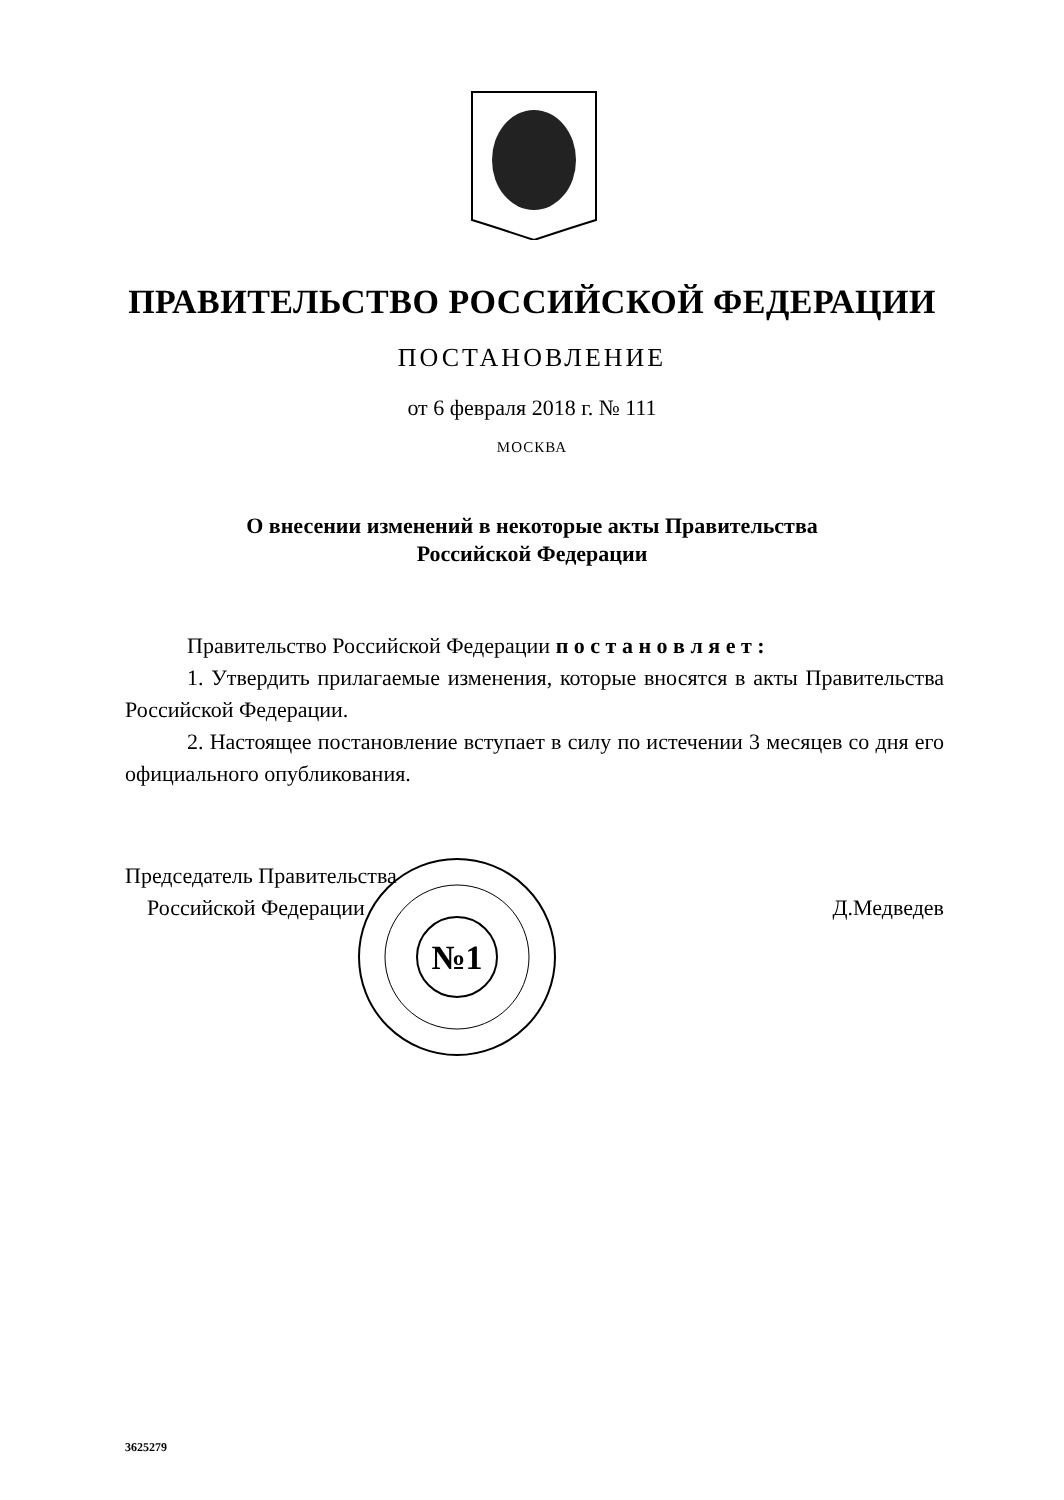ПРАВИТЕЛЬСТВО РОССИЙСКОЙ ФЕДЕРАЦИИ
ПОСТАНОВЛЕНИЕ
от 6 февраля 2018 г. № 111
МОСКВА
О внесении изменений в некоторые акты Правительства
Российской Федерации
Правительство Российской Федерации п о с т а н о в л я е т :
1. Утвердить прилагаемые изменения, которые вносятся в акты Правительства Российской Федерации.
2. Настоящее постановление вступает в силу по истечении 3 месяцев со дня его официального опубликования.
Председатель Правительства
Российской Федерации
Д.Медведев
№1
3625279